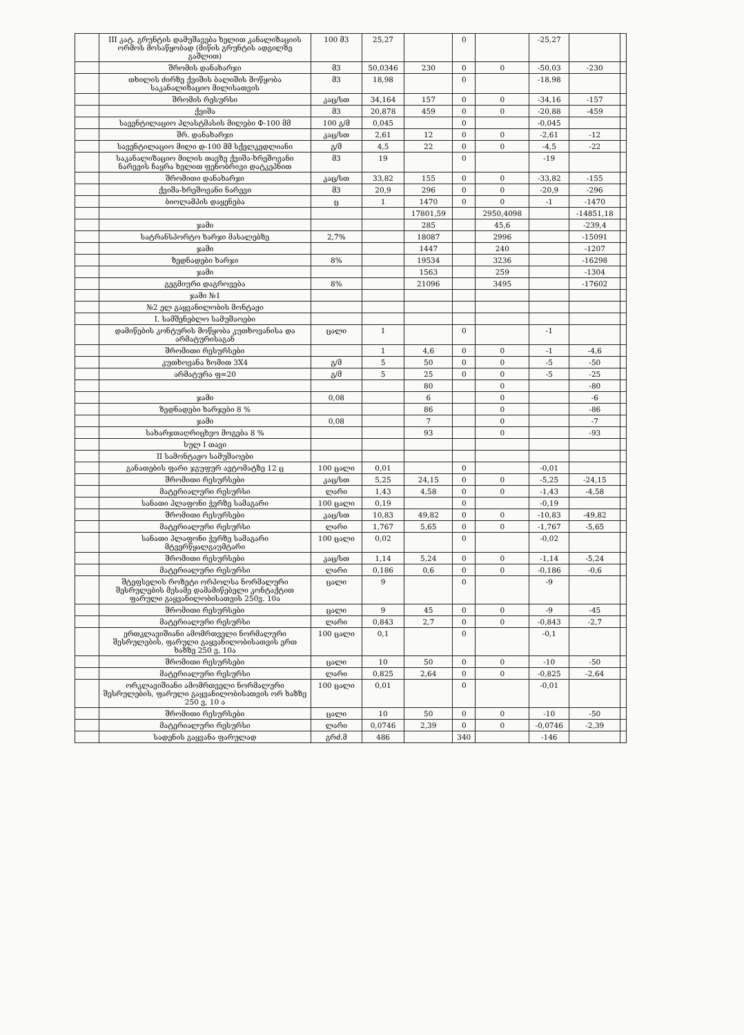| | III კატ. გრუნტის დამუშავება ხელით კანალიზაციის ორმოს მოსაწყობად (მიწის გრუნტის ადგილზე გაშლით) | 100 მ3 | 25,27 | | 0 | | -25,27 | | |
| | შრომის დანახარჯი | მ3 | 50,0346 | 230 | 0 | 0 | -50,03 | -230 | |
| | თხილის ძირზე ქვიშის ბალიშის მოწყობა საკანალიზაციო მილისათვის | მ3 | 18,98 | | 0 | | -18,98 | | |
| | შრომის რესურსი | კაც/სთ | 34,164 | 157 | 0 | 0 | -34,16 | -157 | |
| | ქვიშა | მ3 | 20,878 | 459 | 0 | 0 | -20,88 | -459 | |
| | სავენტილაციო პლასტმასის მილები Ф-100 მმ | 100 გ/მ | 0,045 | | 0 | | -0,045 | | |
| | შრ. დანახარჯი | კაც/სთ | 2,61 | 12 | 0 | 0 | -2,61 | -12 | |
| | სავენტილაციო მილი დ-100 მმ სქელკედლიანი | გ/მ | 4,5 | 22 | 0 | 0 | -4,5 | -22 | |
| | საკანალიზაციო მილის თავზე ქვიშა-ხრეშოვანი ნარევის ჩაყრა ხელით ფენობრივი დატკეპნით | მ3 | 19 | | 0 | | -19 | | |
| | შრომითი დანახარჯი | კაც/სთ | 33,82 | 155 | 0 | 0 | -33,82 | -155 | |
| | ქვიშა-ხრეშოვანი ნარევი | მ3 | 20,9 | 296 | 0 | 0 | -20,9 | -296 | |
| | ბიოლამპის დაყენება | ც | 1 | 1470 | 0 | 0 | -1 | -1470 | |
| | | | | 17801,59 | | 2950,4098 | | -14851,18 | |
| | ჯამი | | | 285 | | 45,6 | | -239,4 | |
| | სატრანსპორტო ხარჯი მასალებზე | 2,7% | | 18087 | | 2996 | | -15091 | |
| | ჯამი | | | 1447 | | 240 | | -1207 | |
| | ზედნადები ხარჯი | 8% | | 19534 | | 3236 | | -16298 | |
| | ჯამი | | | 1563 | | 259 | | -1304 | |
| | გეგმიური დაგროვება | 8% | | 21096 | | 3495 | | -17602 | |
| | ჯამი №1 | | | | | | | | |
| | №2 ელ გაყვანილობის მონტაჟი | | | | | | | | |
| | I. სამშენებლო სამუშაოები | | | | | | | | |
| | დამიწების კონტურის მოწყობა კუთხოვანისა და არმატურისაგან | ცალი | 1 | | 0 | | -1 | | |
| | შრომითი რესურსები | | 1 | 4,6 | 0 | 0 | -1 | -4,6 | |
| | კუთხოვანა ზომით 3X4 | გ/მ | 5 | 50 | 0 | 0 | -5 | -50 | |
| | არმატურა ფ=20 | გ/მ | 5 | 25 | 0 | 0 | -5 | -25 | |
| | | | | 80 | | 0 | | -80 | |
| | ჯამი | 0,08 | | 6 | | 0 | | -6 | |
| | ზედნადები ხარჯები 8 % | | | 86 | | 0 | | -86 | |
| | ჯამი | 0,08 | | 7 | | 0 | | -7 | |
| | სახარჯთაღრიცხვო მოგება 8 % | | | 93 | | 0 | | -93 | |
| | სულ I თავი | | | | | | | | |
| | II სამონტაჟო სამუშაოები | | | | | | | | |
| | განათების ფარი ჯგუფურ ავტომატზე 12 ც | 100 ცალი | 0,01 | | 0 | | -0,01 | | |
| | შრომითი რესურსები | კაც/სთ | 5,25 | 24,15 | 0 | 0 | -5,25 | -24,15 | |
| | მატერიალური რესურსი | ლარი | 1,43 | 4,58 | 0 | 0 | -1,43 | -4,58 | |
| | სანათი პლაფონი ჭერზე სამაგარი | 100 ცალი | 0,19 | | 0 | | -0,19 | | |
| | შრომითი რესურსები | კაც/სთ | 10,83 | 49,82 | 0 | 0 | -10,83 | -49,82 | |
| | მატერიალური რესურსი | ლარი | 1,767 | 5,65 | 0 | 0 | -1,767 | -5,65 | |
| | სანათი პლაფონი ჭერზე სამაგარი მტვერწყალგაუმტარი | 100 ცალი | 0,02 | | 0 | | -0,02 | | |
| | შრომითი რესურსები | კაც/სთ | 1,14 | 5,24 | 0 | 0 | -1,14 | -5,24 | |
| | მატერიალური რესურსი | ლარი | 0,186 | 0,6 | 0 | 0 | -0,186 | -0,6 | |
| | შტეფსელის როზეტი ორპოლსა ნორმალური შესრულების მესამე დამამიწებელი კონტაქტით ფარული გაყვანილობისათვის 250ვ. 10ა | ცალი | 9 | | 0 | | -9 | | |
| | შრომითი რესურსები | ცალი | 9 | 45 | 0 | 0 | -9 | -45 | |
| | მატერიალური რესურსი | ლარი | 0,843 | 2,7 | 0 | 0 | -0,843 | -2,7 | |
| | ერთკლავიშიანი ამომრთველი ნორმალური შესრულების, ფარული გაყვანილობისათვის ერთ ხაზზე 250 ვ, 10ა | 100 ცალი | 0,1 | | 0 | | -0,1 | | |
| | შრომითი რესურსები | ცალი | 10 | 50 | 0 | 0 | -10 | -50 | |
| | მატერიალური რესურსი | ლარი | 0,825 | 2,64 | 0 | 0 | -0,825 | -2,64 | |
| | ორკლავიშიანი ამომრთველი ნორმალური შესრულების, ფარული გაყვანილობისათვის ორ ხაზზე 250 ვ, 10 ა | 100 ცალი | 0,01 | | 0 | | -0,01 | | |
| | შრომითი რესურსები | ცალი | 10 | 50 | 0 | 0 | -10 | -50 | |
| | მატერიალური რესურსი | ლარი | 0,0746 | 2,39 | 0 | 0 | -0,0746 | -2,39 | |
| | სადენის გაყვანა ფარულად | გრძ.მ | 486 | | 340 | | -146 | | |